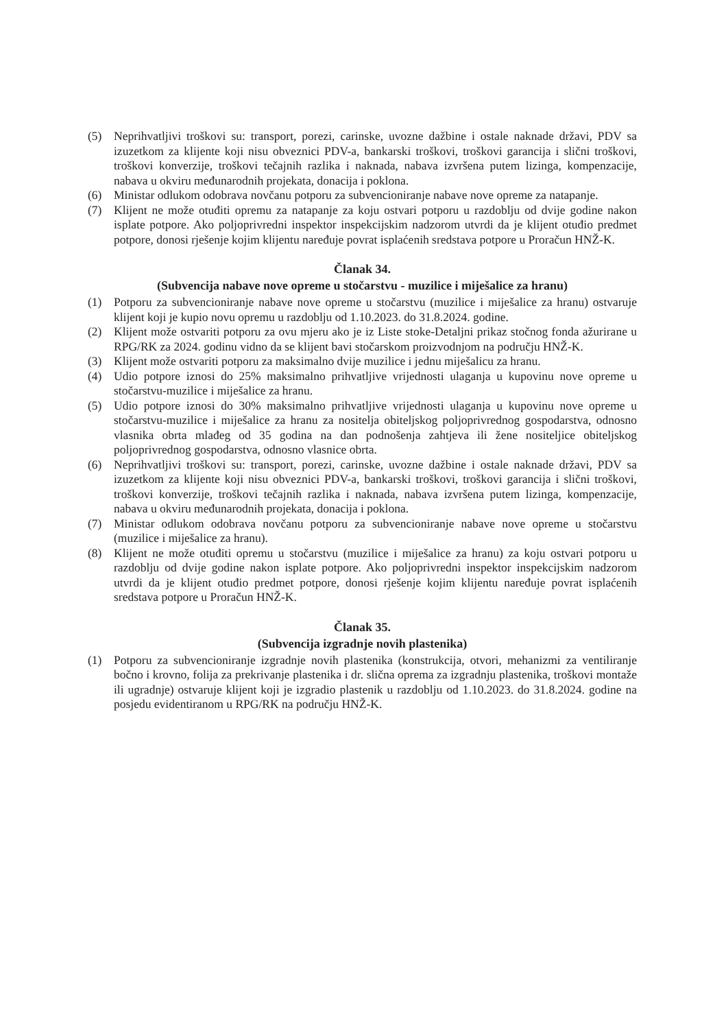(5) Neprihvatljivi troškovi su: transport, porezi, carinske, uvozne dažbine i ostale naknade državi, PDV sa izuzetkom za klijente koji nisu obveznici PDV-a, bankarski troškovi, troškovi garancija i slični troškovi, troškovi konverzije, troškovi tečajnih razlika i naknada, nabava izvršena putem lizinga, kompenzacije, nabava u okviru međunarodnih projekata, donacija i poklona.
(6) Ministar odlukom odobrava novčanu potporu za subvencioniranje nabave nove opreme za natapanje.
(7) Klijent ne može otuđiti opremu za natapanje za koju ostvari potporu u razdoblju od dvije godine nakon isplate potpore. Ako poljoprivredni inspektor inspekcijskim nadzorom utvrdi da je klijent otuđio predmet potpore, donosi rješenje kojim klijentu naređuje povrat isplaćenih sredstava potpore u Proračun HNŽ-K.
Članak 34.
(Subvencija nabave nove opreme u stočarstvu - muzilice i miješalice za hranu)
(1) Potporu za subvencioniranje nabave nove opreme u stočarstvu (muzilice i miješalice za hranu) ostvaruje klijent koji je kupio novu opremu u razdoblju od 1.10.2023. do 31.8.2024. godine.
(2) Klijent može ostvariti potporu za ovu mjeru ako je iz Liste stoke-Detaljni prikaz stočnog fonda ažurirane u RPG/RK za 2024. godinu vidno da se klijent bavi stočarskom proizvodnjom na području HNŽ-K.
(3) Klijent može ostvariti potporu za maksimalno dvije muzilice i jednu miješalicu za hranu.
(4) Udio potpore iznosi do 25% maksimalno prihvatljive vrijednosti ulaganja u kupovinu nove opreme u stočarstvu-muzilice i miješalice za hranu.
(5) Udio potpore iznosi do 30% maksimalno prihvatljive vrijednosti ulaganja u kupovinu nove opreme u stočarstvu-muzilice i miješalice za hranu za nositelja obiteljskog poljoprivrednog gospodarstva, odnosno vlasnika obrta mlađeg od 35 godina na dan podnošenja zahtjeva ili žene nositeljice obiteljskog poljoprivrednog gospodarstva, odnosno vlasnice obrta.
(6) Neprihvatljivi troškovi su: transport, porezi, carinske, uvozne dažbine i ostale naknade državi, PDV sa izuzetkom za klijente koji nisu obveznici PDV-a, bankarski troškovi, troškovi garancija i slični troškovi, troškovi konverzije, troškovi tečajnih razlika i naknada, nabava izvršena putem lizinga, kompenzacije, nabava u okviru međunarodnih projekata, donacija i poklona.
(7) Ministar odlukom odobrava novčanu potporu za subvencioniranje nabave nove opreme u stočarstvu (muzilice i miješalice za hranu).
(8) Klijent ne može otuđiti opremu u stočarstvu (muzilice i miješalice za hranu) za koju ostvari potporu u razdoblju od dvije godine nakon isplate potpore. Ako poljoprivredni inspektor inspekcijskim nadzorom utvrdi da je klijent otuđio predmet potpore, donosi rješenje kojim klijentu naređuje povrat isplaćenih sredstava potpore u Proračun HNŽ-K.
Članak 35.
(Subvencija izgradnje novih plastenika)
(1) Potporu za subvencioniranje izgradnje novih plastenika (konstrukcija, otvori, mehanizmi za ventiliranje bočno i krovno, folija za prekrivanje plastenika i dr. slična oprema za izgradnju plastenika, troškovi montaže ili ugradnje) ostvaruje klijent koji je izgradio plastenik u razdoblju od 1.10.2023. do 31.8.2024. godine na posjedu evidentiranom u RPG/RK na području HNŽ-K.